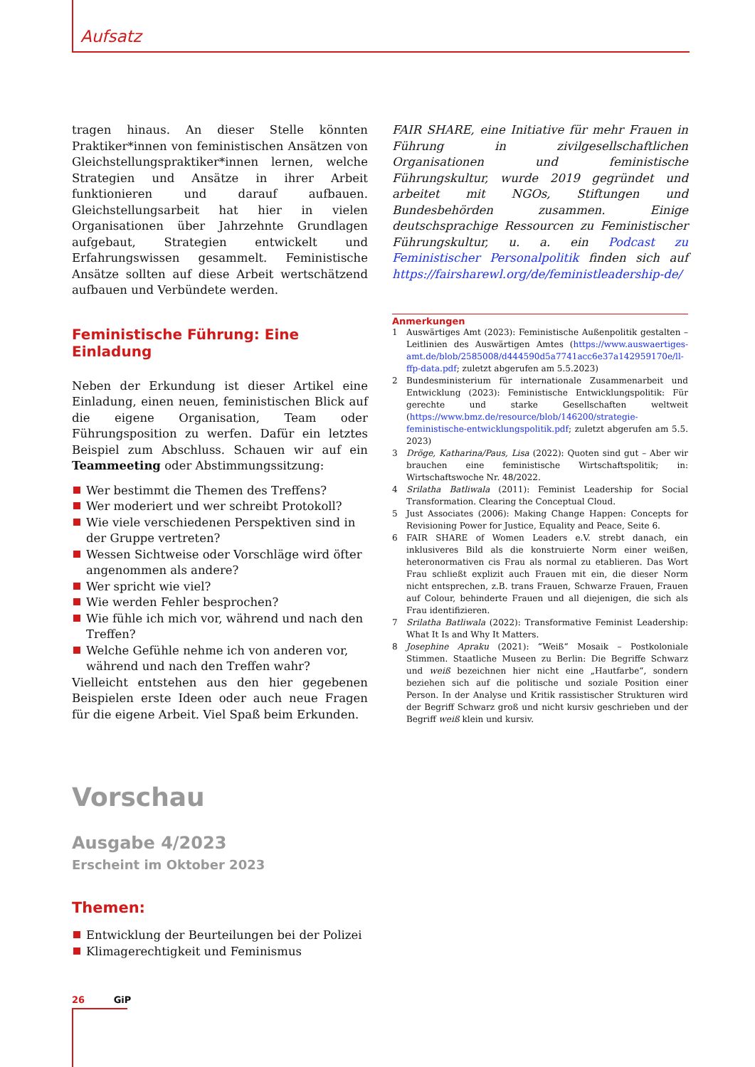Aufsatz
tragen hinaus. An dieser Stelle könnten Praktiker*innen von feministischen Ansätzen von Gleichstellungspraktiker*innen lernen, welche Strategien und Ansätze in ihrer Arbeit funktionieren und darauf aufbauen. Gleichstellungsarbeit hat hier in vielen Organisationen über Jahrzehnte Grundlagen aufgebaut, Strategien entwickelt und Erfahrungswissen gesammelt. Feministische Ansätze sollten auf diese Arbeit wertschätzend aufbauen und Verbündete werden.
Feministische Führung: Eine Einladung
Neben der Erkundung ist dieser Artikel eine Einladung, einen neuen, feministischen Blick auf die eigene Organisation, Team oder Führungsposition zu werfen. Dafür ein letztes Beispiel zum Abschluss. Schauen wir auf ein Teammeeting oder Abstimmungssitzung:
Wer bestimmt die Themen des Treffens?
Wer moderiert und wer schreibt Protokoll?
Wie viele verschiedenen Perspektiven sind in der Gruppe vertreten?
Wessen Sichtweise oder Vorschläge wird öfter angenommen als andere?
Wer spricht wie viel?
Wie werden Fehler besprochen?
Wie fühle ich mich vor, während und nach den Treffen?
Welche Gefühle nehme ich von anderen vor, während und nach den Treffen wahr?
Vielleicht entstehen aus den hier gegebenen Beispielen erste Ideen oder auch neue Fragen für die eigene Arbeit. Viel Spaß beim Erkunden.
FAIR SHARE, eine Initiative für mehr Frauen in Führung in zivilgesellschaftlichen Organisationen und feministische Führungskultur, wurde 2019 gegründet und arbeitet mit NGOs, Stiftungen und Bundesbehörden zusammen. Einige deutschsprachige Ressourcen zu Feministischer Führungskultur, u. a. ein Podcast zu Feministischer Personalpolitik finden sich auf https://fairsharewl.org/de/feministleadership-de/
Anmerkungen
1 Auswärtiges Amt (2023): Feministische Außenpolitik gestalten – Leitlinien des Auswärtigen Amtes (https://www.auswaertiges-amt.de/blob/2585008/d444590d5a7741acc6e37a142959170e/ll-ffp-data.pdf; zuletzt abgerufen am 5.5.2023)
2 Bundesministerium für internationale Zusammenarbeit und Entwicklung (2023): Feministische Entwicklungspolitik: Für gerechte und starke Gesellschaften weltweit (https://www.bmz.de/resource/blob/146200/strategie-feministische-entwicklungspolitik.pdf; zuletzt abgerufen am 5.5. 2023)
3 Dröge, Katharina/Paus, Lisa (2022): Quoten sind gut – Aber wir brauchen eine feministische Wirtschaftspolitik; in: Wirtschaftswoche Nr. 48/2022.
4 Srilatha Batliwala (2011): Feminist Leadership for Social Transformation. Clearing the Conceptual Cloud.
5 Just Associates (2006): Making Change Happen: Concepts for Revisioning Power for Justice, Equality and Peace, Seite 6.
6 FAIR SHARE of Women Leaders e.V. strebt danach, ein inklusiveres Bild als die konstruierte Norm einer weißen, heteronormativen cis Frau als normal zu etablieren. Das Wort Frau schließt explizit auch Frauen mit ein, die dieser Norm nicht entsprechen, z.B. trans Frauen, Schwarze Frauen, Frauen auf Colour, behinderte Frauen und all diejenigen, die sich als Frau identifizieren.
7 Srilatha Batliwala (2022): Transformative Feminist Leadership: What It Is and Why It Matters.
8 Josephine Apraku (2021): “Weiß“ Mosaik – Postkoloniale Stimmen. Staatliche Museen zu Berlin: Die Begriffe Schwarz und weiß bezeichnen hier nicht eine „Hautfarbe“, sondern beziehen sich auf die politische und soziale Position einer Person. In der Analyse und Kritik rassistischer Strukturen wird der Begriff Schwarz groß und nicht kursiv geschrieben und der Begriff weiß klein und kursiv.
Vorschau
Ausgabe 4/2023
Erscheint im Oktober 2023
Themen:
Entwicklung der Beurteilungen bei der Polizei
Klimagerechtigkeit und Feminismus
26 GiP